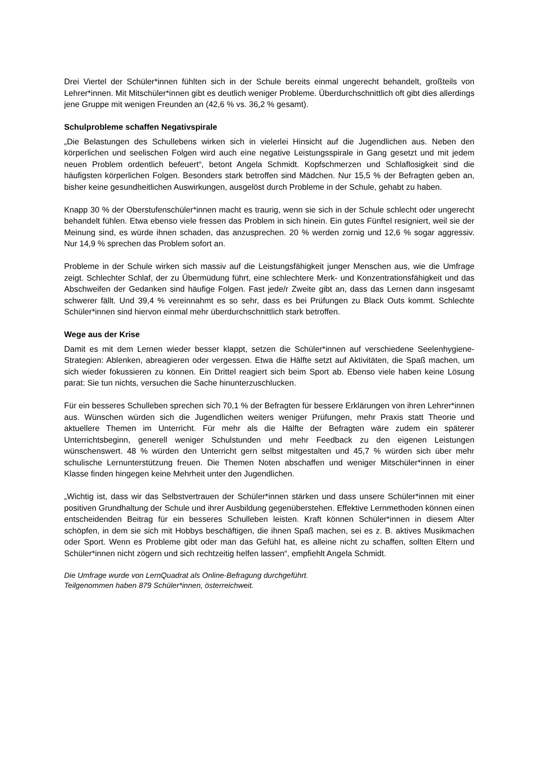Drei Viertel der Schüler*innen fühlten sich in der Schule bereits einmal ungerecht behandelt, großteils von Lehrer*innen. Mit Mitschüler*innen gibt es deutlich weniger Probleme. Überdurchschnittlich oft gibt dies allerdings jene Gruppe mit wenigen Freunden an (42,6 % vs. 36,2 % gesamt).
Schulprobleme schaffen Negativspirale
„Die Belastungen des Schullebens wirken sich in vielerlei Hinsicht auf die Jugendlichen aus. Neben den körperlichen und seelischen Folgen wird auch eine negative Leistungsspirale in Gang gesetzt und mit jedem neuen Problem ordentlich befeuert“, betont Angela Schmidt. Kopfschmerzen und Schlaflosigkeit sind die häufigsten körperlichen Folgen. Besonders stark betroffen sind Mädchen. Nur 15,5 % der Befragten geben an, bisher keine gesundheitlichen Auswirkungen, ausgelöst durch Probleme in der Schule, gehabt zu haben.
Knapp 30 % der Oberstufenschüler*innen macht es traurig, wenn sie sich in der Schule schlecht oder ungerecht behandelt fühlen. Etwa ebenso viele fressen das Problem in sich hinein. Ein gutes Fünftel resigniert, weil sie der Meinung sind, es würde ihnen schaden, das anzusprechen. 20 % werden zornig und 12,6 % sogar aggressiv. Nur 14,9 % sprechen das Problem sofort an.
Probleme in der Schule wirken sich massiv auf die Leistungsfähigkeit junger Menschen aus, wie die Umfrage zeigt. Schlechter Schlaf, der zu Übermüdung führt, eine schlechtere Merk- und Konzentrationsfähigkeit und das Abschweifen der Gedanken sind häufige Folgen. Fast jede/r Zweite gibt an, dass das Lernen dann insgesamt schwerer fällt. Und 39,4 % vereinnahmt es so sehr, dass es bei Prüfungen zu Black Outs kommt. Schlechte Schüler*innen sind hiervon einmal mehr überdurchschnittlich stark betroffen.
Wege aus der Krise
Damit es mit dem Lernen wieder besser klappt, setzen die Schüler*innen auf verschiedene Seelenhygiene-Strategien: Ablenken, abreagieren oder vergessen. Etwa die Hälfte setzt auf Aktivitäten, die Spaß machen, um sich wieder fokussieren zu können. Ein Drittel reagiert sich beim Sport ab. Ebenso viele haben keine Lösung parat: Sie tun nichts, versuchen die Sache hinunterzuschlucken.
Für ein besseres Schulleben sprechen sich 70,1 % der Befragten für bessere Erklärungen von ihren Lehrer*innen aus. Wünschen würden sich die Jugendlichen weiters weniger Prüfungen, mehr Praxis statt Theorie und aktuellere Themen im Unterricht. Für mehr als die Hälfte der Befragten wäre zudem ein späterer Unterrichtsbeginn, generell weniger Schulstunden und mehr Feedback zu den eigenen Leistungen wünschenswert. 48 % würden den Unterricht gern selbst mitgestalten und 45,7 % würden sich über mehr schulische Lernunterstützung freuen. Die Themen Noten abschaffen und weniger Mitschüler*innen in einer Klasse finden hingegen keine Mehrheit unter den Jugendlichen.
„Wichtig ist, dass wir das Selbstvertrauen der Schüler*innen stärken und dass unsere Schüler*innen mit einer positiven Grundhaltung der Schule und ihrer Ausbildung gegenüberstehen. Effektive Lernmethoden können einen entscheidenden Beitrag für ein besseres Schulleben leisten. Kraft können Schüler*innen in diesem Alter schöpfen, in dem sie sich mit Hobbys beschäftigen, die ihnen Spaß machen, sei es z. B. aktives Musikmachen oder Sport. Wenn es Probleme gibt oder man das Gefühl hat, es alleine nicht zu schaffen, sollten Eltern und Schüler*innen nicht zögern und sich rechtzeitig helfen lassen“, empfiehlt Angela Schmidt.
Die Umfrage wurde von LernQuadrat als Online-Befragung durchgeführt.
Teilgenommen haben 879 Schüler*innen, österreichweit.